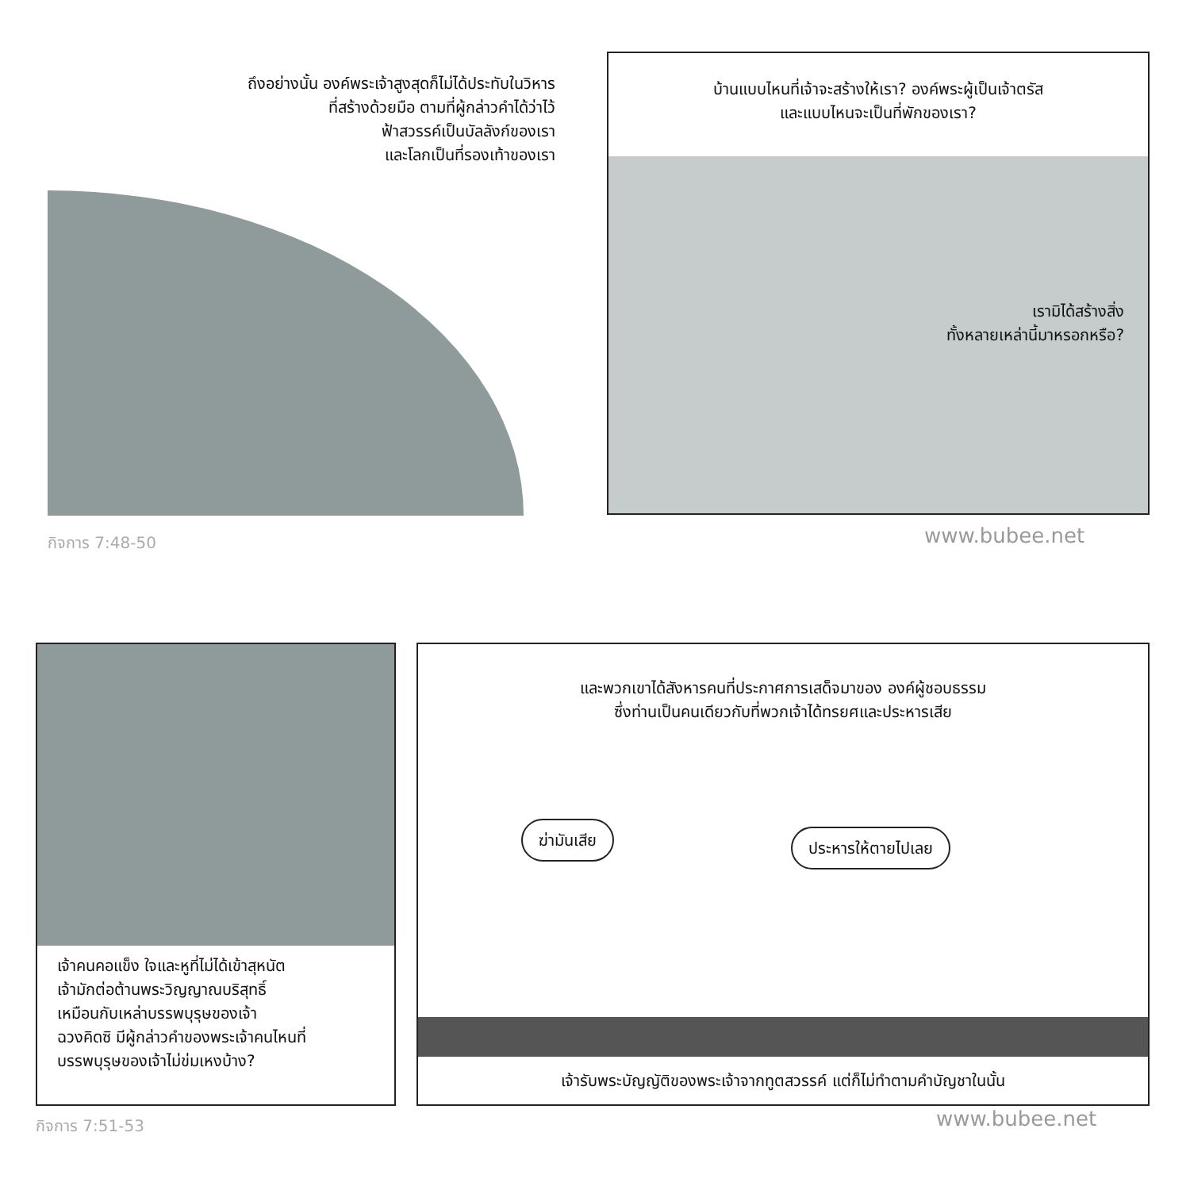ถึงอย่างนั้น องค์พระเจ้าสูงสุดก็ไม่ได้ประทับในวิหาร
ที่สร้างด้วยมือ ตามที่ผู้กล่าวคำได้ว่าไว้
ฟ้าสวรรค์เป็นบัลลังก์ของเรา
และโลกเป็นที่รองเท้าของเรา
กิจการ 7:48-50
บ้านแบบไหนที่เจ้าจะสร้างให้เรา? องค์พระผู้เป็นเจ้าตรัส
และแบบไหนจะเป็นที่พักของเรา?
เรามิได้สร้างสิ่ง
ทั้งหลายเหล่านี้มาหรอกหรือ?
www.bubee.net
เจ้าคนคอแข็ง ใจและหูที่ไม่ได้เข้าสุหนัต
เจ้ามักต่อต้านพระวิญญาณบริสุทธิ์
เหมือนกับเหล่าบรรพบุรุษของเจ้า
ฉวงคิดซิ มีผู้กล่าวคำของพระเจ้าคนไหนที่
บรรพบุรุษของเจ้าไม่ข่มเหงบ้าง?
และพวกเขาได้สังหารคนที่ประกาศการเสด็จมาของ องค์ผู้ชอบธรรม
ซึ่งท่านเป็นคนเดียวกับที่พวกเจ้าได้ทรยศและประหารเสีย
ฆ่ามันเสีย ประหารให้ตายไปเลย
เจ้ารับพระบัญญัติของพระเจ้าจากทูตสวรรค์ แต่ก็ไม่ทำตามคำบัญชาในนั้น
กิจการ 7:51-53 www.bubee.net